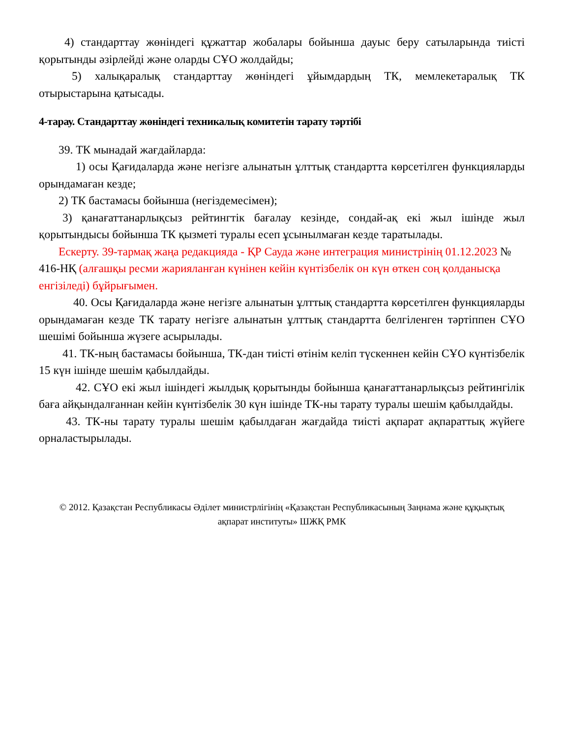4) стандарттау жөніндегі құжаттар жобалары бойынша дауыс беру сатыларында тиісті қорытынды әзірлейді және оларды СҰО жолдайды;
5) халықаралық стандарттау жөніндегі ұйымдардың ТК, мемлекетаралық ТК отырыстарына қатысады.
4-тарау. Стандарттау жөніндегі техникалық комитетін тарату тәртібі
39. ТК мынадай жағдайларда:
1) осы Қағидаларда және негізге алынатын ұлттық стандартта көрсетілген функцияларды орындамаған кезде;
2) ТК бастамасы бойынша (негіздемесімен);
3) қанағаттанарлықсыз рейтингтік бағалау кезінде, сондай-ақ екі жыл ішінде жыл қорытындысы бойынша ТК қызметі туралы есеп ұсынылмаған кезде таратылады.
Ескерту. 39-тармақ жаңа редакцияда - ҚР Сауда және интеграция министрінің 01.12.2023 № 416-НҚ (алғашқы ресми жарияланған күнінен кейін күнтізбелік он күн өткен соң қолданысқа енгізіледі) бұйрығымен.
40. Осы Қағидаларда және негізге алынатын ұлттық стандартта көрсетілген функцияларды орындамаған кезде ТК тарату негізге алынатын ұлттық стандартта белгіленген тәртіппен СҰО шешімі бойынша жүзеге асырылады.
41. ТК-ның бастамасы бойынша, ТК-дан тиісті өтінім келіп түскеннен кейін СҰО күнтізбелік 15 күн ішінде шешім қабылдайды.
42. СҰО екі жыл ішіндегі жылдық қорытынды бойынша қанағаттанарлықсыз рейтингілік баға айқындалғаннан кейін күнтізбелік 30 күн ішінде ТК-ны тарату туралы шешім қабылдайды.
43. ТК-ны тарату туралы шешім қабылдаған жағдайда тиісті ақпарат ақпараттық жүйеге орналастырылады.
© 2012. Қазақстан Республикасы Әділет министрлігінің «Қазақстан Республикасының Заңнама және құқықтық ақпарат институты» ШЖҚ РМК